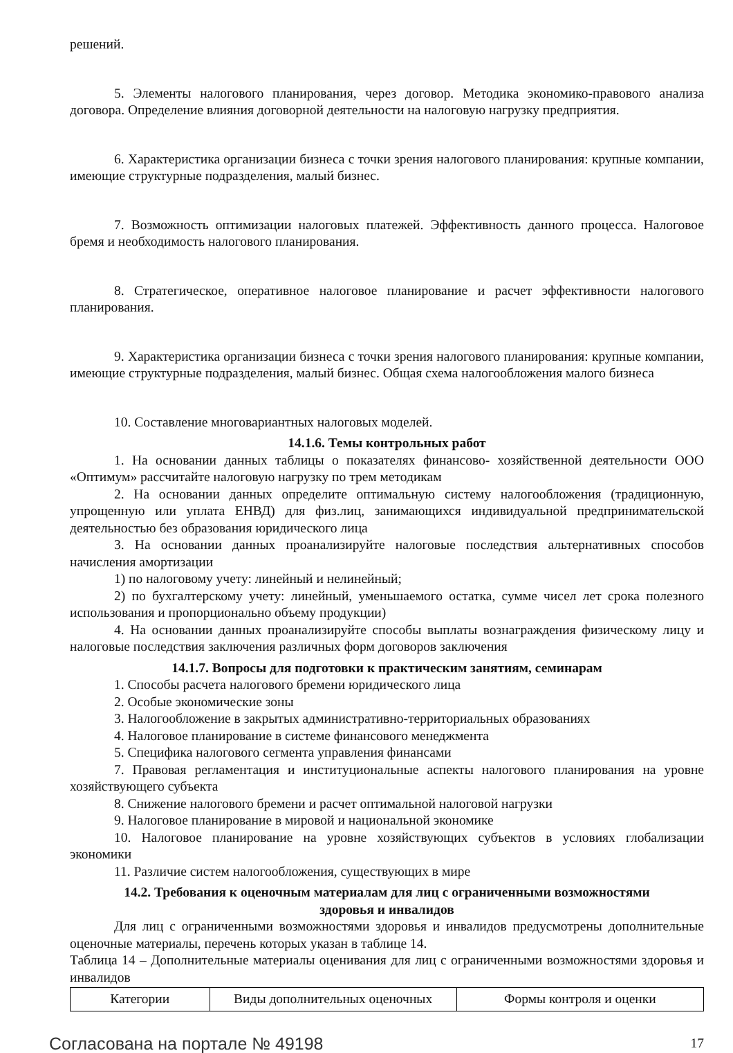решений.
5. Элементы налогового планирования, через договор. Методика экономико-правового анализа договора. Определение влияния договорной деятельности на налоговую нагрузку предприятия.
6. Характеристика организации бизнеса с точки зрения налогового планирования: крупные компании, имеющие структурные подразделения, малый бизнес.
7. Возможность оптимизации налоговых платежей. Эффективность данного процесса. Налоговое бремя и необходимость налогового планирования.
8. Стратегическое, оперативное налоговое планирование и расчет эффективности налогового планирования.
9. Характеристика организации бизнеса с точки зрения налогового планирования: крупные компании, имеющие структурные подразделения, малый бизнес. Общая схема налогообложения малого бизнеса
10. Составление многовариантных налоговых моделей.
14.1.6. Темы контрольных работ
1. На основании данных таблицы о показателях финансово- хозяйственной деятельности ООО «Оптимум» рассчитайте налоговую нагрузку по трем методикам
2. На основании данных определите оптимальную систему налогообложения (традиционную, упрощенную или уплата ЕНВД) для физ.лиц, занимающихся индивидуальной предпринимательской деятельностью без образования юридического лица
3. На основании данных проанализируйте налоговые последствия альтернативных способов начисления амортизации
1) по налоговому учету: линейный и нелинейный;
2) по бухгалтерскому учету: линейный, уменьшаемого остатка, сумме чисел лет срока полезного использования и пропорционально объему продукции)
4. На основании данных проанализируйте способы выплаты вознаграждения физическому лицу и налоговые последствия заключения различных форм договоров заключения
14.1.7. Вопросы для подготовки к практическим занятиям, семинарам
1. Способы расчета налогового бремени юридического лица
2. Особые экономические зоны
3. Налогообложение в закрытых административно-территориальных образованиях
4. Налоговое планирование в системе финансового менеджмента
5. Специфика налогового сегмента управления финансами
7. Правовая регламентация и институциональные аспекты налогового планирования на уровне хозяйствующего субъекта
8. Снижение налогового бремени и расчет оптимальной налоговой нагрузки
9. Налоговое планирование в мировой и национальной экономике
10. Налоговое планирование на уровне хозяйствующих субъектов в условиях глобализации экономики
11. Различие систем налогообложения, существующих в мире
14.2. Требования к оценочным материалам для лиц с ограниченными возможностями
здоровья и инвалидов
Для лиц с ограниченными возможностями здоровья и инвалидов предусмотрены дополнительные оценочные материалы, перечень которых указан в таблице 14.
Таблица 14 – Дополнительные материалы оценивания для лиц с ограниченными возможностями здоровья и инвалидов
| Категории | Виды дополнительных оценочных | Формы контроля и оценки |
Согласована на портале № 49198 17